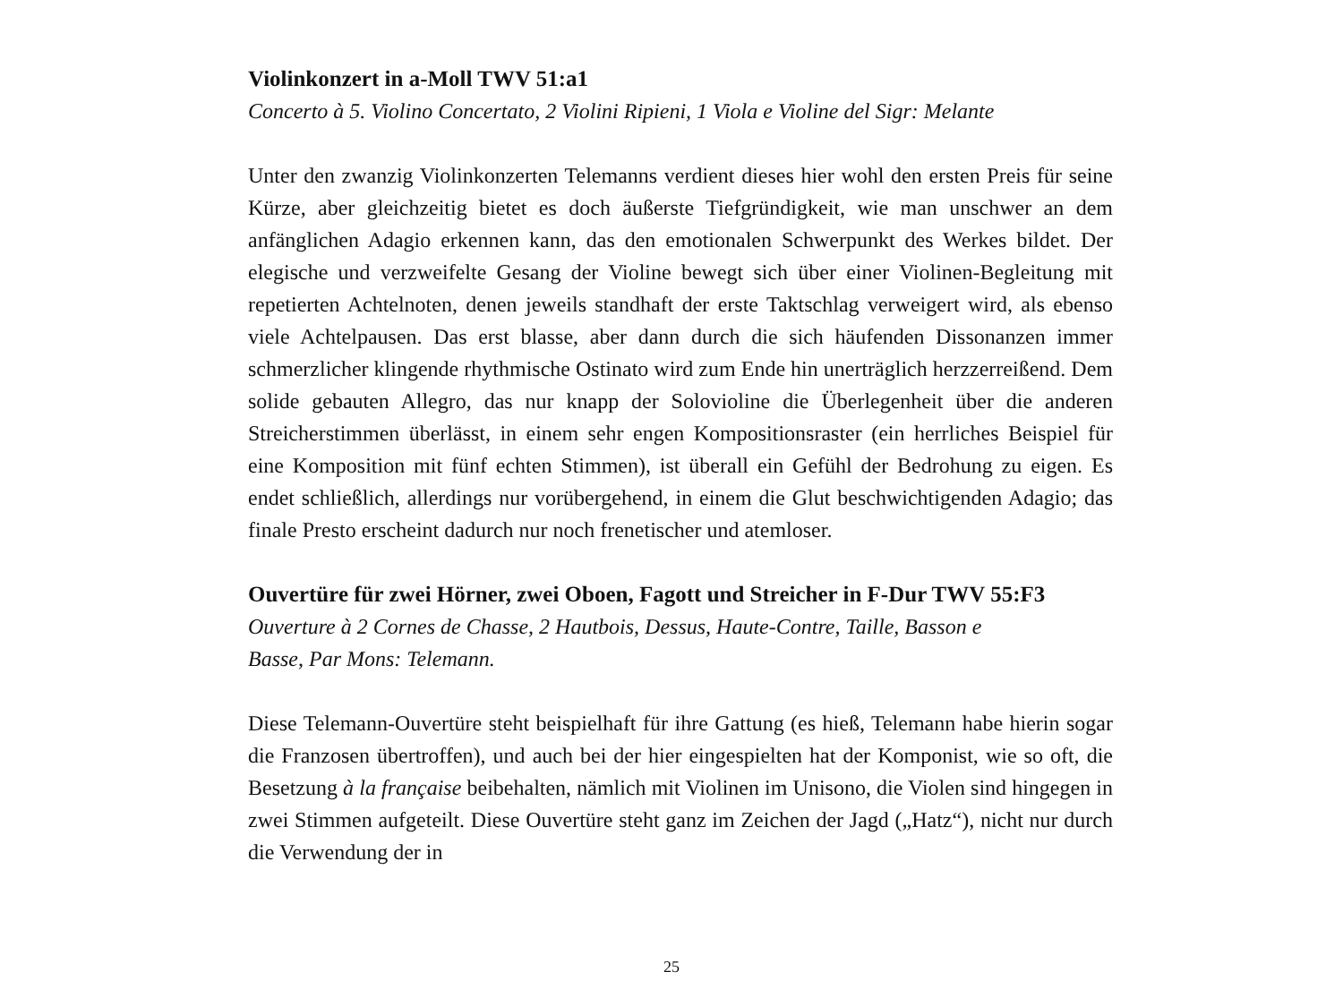Violinkonzert in a-Moll TWV 51:a1
Concerto à 5. Violino Concertato, 2 Violini Ripieni, 1 Viola e Violine del Sigr: Melante
Unter den zwanzig Violinkonzerten Telemanns verdient dieses hier wohl den ersten Preis für seine Kürze, aber gleichzeitig bietet es doch äußerste Tiefgründigkeit, wie man unschwer an dem anfänglichen Adagio erkennen kann, das den emotionalen Schwerpunkt des Werkes bildet. Der elegische und verzweifelte Gesang der Violine bewegt sich über einer Violinen-Begleitung mit repetierten Achtelnoten, denen jeweils standhaft der erste Taktschlag verweigert wird, als ebenso viele Achtelpausen. Das erst blasse, aber dann durch die sich häufenden Dissonanzen immer schmerzlicher klingende rhythmische Ostinato wird zum Ende hin unerträglich herzzerreißend. Dem solide gebauten Allegro, das nur knapp der Solovioline die Überlegenheit über die anderen Streicherstimmen überlässt, in einem sehr engen Kompositionsraster (ein herrliches Beispiel für eine Komposition mit fünf echten Stimmen), ist überall ein Gefühl der Bedrohung zu eigen. Es endet schließlich, allerdings nur vorübergehend, in einem die Glut beschwichtigenden Adagio; das finale Presto erscheint dadurch nur noch frenetischer und atemloser.
Ouvertüre für zwei Hörner, zwei Oboen, Fagott und Streicher in F-Dur TWV 55:F3
Ouverture à 2 Cornes de Chasse, 2 Hautbois, Dessus, Haute-Contre, Taille, Basson e
Basse, Par Mons: Telemann.
Diese Telemann-Ouvertüre steht beispielhaft für ihre Gattung (es hieß, Telemann habe hierin sogar die Franzosen übertroffen), und auch bei der hier eingespielten hat der Komponist, wie so oft, die Besetzung à la française beibehalten, nämlich mit Violinen im Unisono, die Violen sind hingegen in zwei Stimmen aufgeteilt. Diese Ouvertüre steht ganz im Zeichen der Jagd („Hatz“), nicht nur durch die Verwendung der in
25